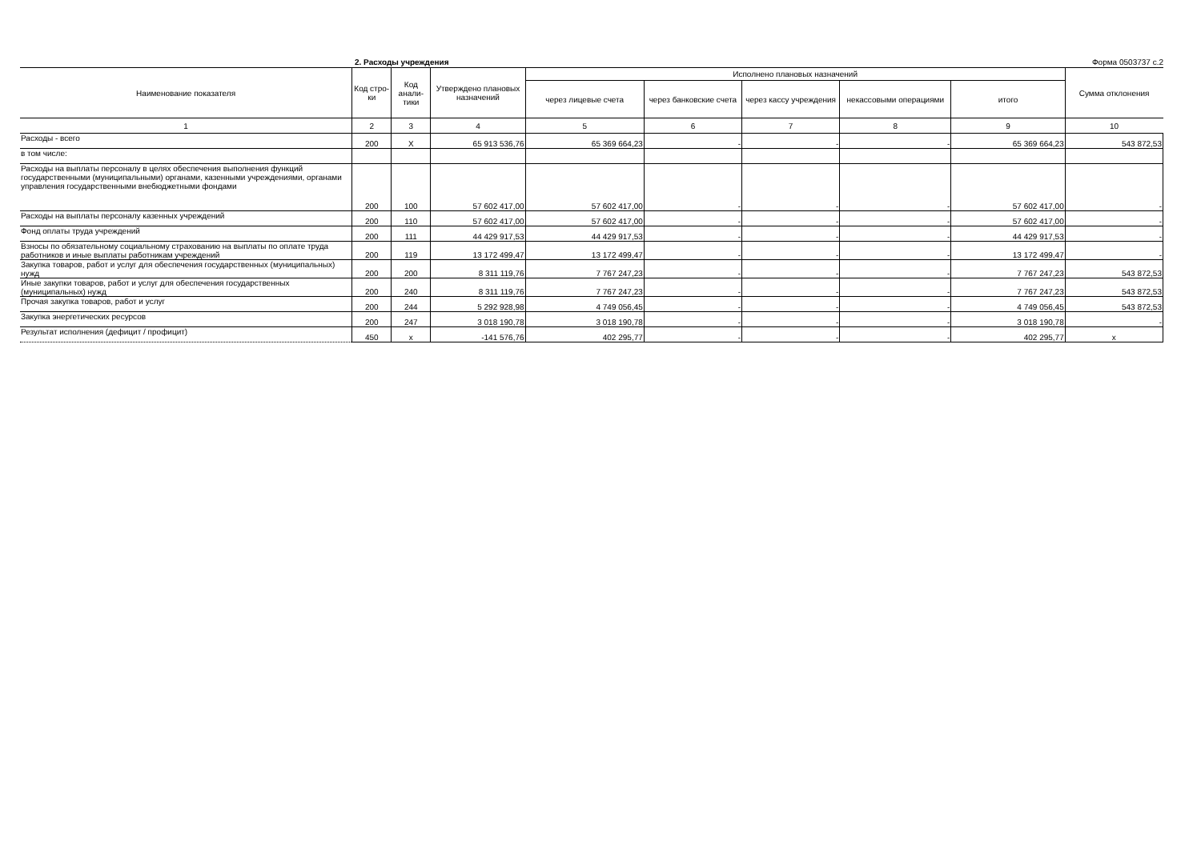2. Расходы учреждения Форма 0503737 с.2
| Наименование показателя | Код стро- ки | Код анали- тики | Утверждено плановых назначений | Исполнено плановых назначений | | | | | Сумма отклонения |
| --- | --- | --- | --- | --- | --- | --- | --- | --- | --- |
| | | | | через лицевые счета | через банковские счета | через кассу учреждения | некассовыми операциями | итого | |
| 1 | 2 | 3 | 4 | 5 | 6 | 7 | 8 | 9 | 10 |
| Расходы - всего | 200 | X | 65 913 536,76 | 65 369 664,23 | - | - | - | 65 369 664,23 | 543 872,53 |
| в том числе: | | | | | | | | | |
| Расходы на выплаты персоналу в целях обеспечения выполнения функций государственными (муниципальными) органами, казенными учреждениями, органами управления государственными внебюджетными фондами | 200 | 100 | 57 602 417,00 | 57 602 417,00 | - | - | - | 57 602 417,00 | - |
| Расходы на выплаты персоналу казенных учреждений | 200 | 110 | 57 602 417,00 | 57 602 417,00 | - | - | - | 57 602 417,00 | - |
| Фонд оплаты труда учреждений | 200 | 111 | 44 429 917,53 | 44 429 917,53 | - | - | - | 44 429 917,53 | - |
| Взносы по обязательному социальному страхованию на выплаты по оплате труда работников и иные выплаты работникам учреждений | 200 | 119 | 13 172 499,47 | 13 172 499,47 | - | - | - | 13 172 499,47 | - |
| Закупка товаров, работ и услуг для обеспечения государственных (муниципальных) нужд | 200 | 200 | 8 311 119,76 | 7 767 247,23 | - | - | - | 7 767 247,23 | 543 872,53 |
| Иные закупки товаров, работ и услуг для обеспечения государственных (муниципальных) нужд | 200 | 240 | 8 311 119,76 | 7 767 247,23 | - | - | - | 7 767 247,23 | 543 872,53 |
| Прочая закупка товаров, работ и услуг | 200 | 244 | 5 292 928,98 | 4 749 056,45 | - | - | - | 4 749 056,45 | 543 872,53 |
| Закупка энергетических ресурсов | 200 | 247 | 3 018 190,78 | 3 018 190,78 | - | - | - | 3 018 190,78 | - |
| Результат исполнения (дефицит / профицит) | 450 | x | -141 576,76 | 402 295,77 | - | - | - | 402 295,77 | x |